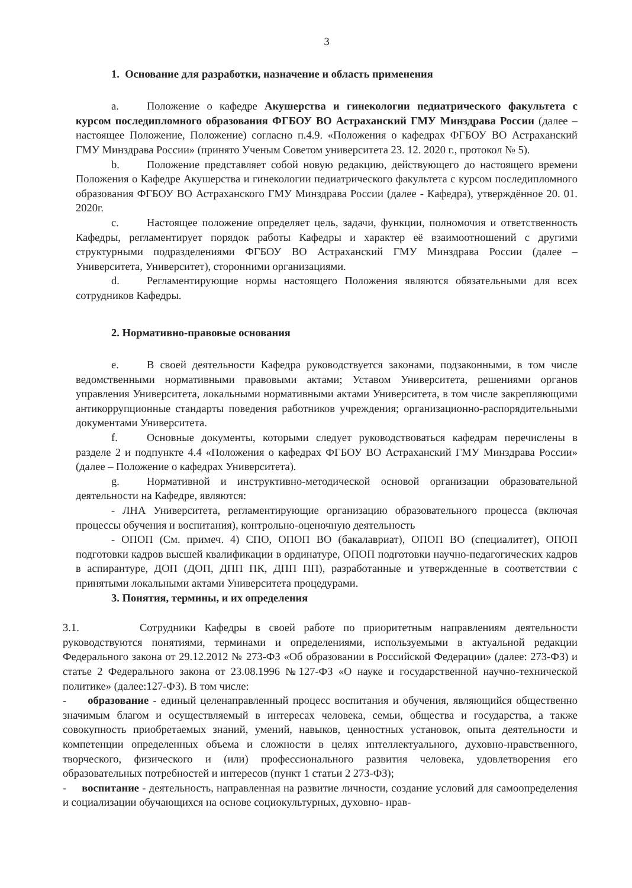3
1. Основание для разработки, назначение и область применения
a. Положение о кафедре Акушерства и гинекологии педиатрического факультета с курсом последипломного образования ФГБОУ ВО Астраханский ГМУ Минздрава России (далее – настоящее Положение, Положение) согласно п.4.9. «Положения о кафедрах ФГБОУ ВО Астраханский ГМУ Минздрава России» (принято Ученым Советом университета 23. 12. 2020 г., протокол № 5).
b. Положение представляет собой новую редакцию, действующего до настоящего времени Положения о Кафедре Акушерства и гинекологии педиатрического факультета с курсом последипломного образования ФГБОУ ВО Астраханского ГМУ Минздрава России (далее - Кафедра), утверждённое 20. 01. 2020г.
c. Настоящее положение определяет цель, задачи, функции, полномочия и ответственность Кафедры, регламентирует порядок работы Кафедры и характер её взаимоотношений с другими структурными подразделениями ФГБОУ ВО Астраханский ГМУ Минздрава России (далее – Университета, Университет), сторонними организациями.
d. Регламентирующие нормы настоящего Положения являются обязательными для всех сотрудников Кафедры.
2. Нормативно-правовые основания
e. В своей деятельности Кафедра руководствуется законами, подзаконными, в том числе ведомственными нормативными правовыми актами; Уставом Университета, решениями органов управления Университета, локальными нормативными актами Университета, в том числе закрепляющими антикоррупционные стандарты поведения работников учреждения; организационно-распорядительными документами Университета.
f. Основные документы, которыми следует руководствоваться кафедрам перечислены в разделе 2 и подпункте 4.4 «Положения о кафедрах ФГБОУ ВО Астраханский ГМУ Минздрава России» (далее – Положение о кафедрах Университета).
g. Нормативной и инструктивно-методической основой организации образовательной деятельности на Кафедре, являются:
- ЛНА Университета, регламентирующие организацию образовательного процесса (включая процессы обучения и воспитания), контрольно-оценочную деятельность
- ОПОП (См. примеч. 4) СПО, ОПОП ВО (бакалавриат), ОПОП ВО (специалитет), ОПОП подготовки кадров высшей квалификации в ординатуре, ОПОП подготовки научно-педагогических кадров в аспирантуре, ДОП (ДОП, ДПП ПК, ДПП ПП), разработанные и утвержденные в соответствии с принятыми локальными актами Университета процедурами.
3. Понятия, термины, и их определения
3.1. Сотрудники Кафедры в своей работе по приоритетным направлениям деятельности руководствуются понятиями, терминами и определениями, используемыми в актуальной редакции Федерального закона от 29.12.2012 № 273-ФЗ «Об образовании в Российской Федерации» (далее: 273-ФЗ) и статье 2 Федерального закона от 23.08.1996 №127-ФЗ «О науке и государственной научно-технической политике» (далее:127-ФЗ). В том числе:
- образование - единый целенаправленный процесс воспитания и обучения, являющийся общественно значимым благом и осуществляемый в интересах человека, семьи, общества и государства, а также совокупность приобретаемых знаний, умений, навыков, ценностных установок, опыта деятельности и компетенции определенных объема и сложности в целях интеллектуального, духовно-нравственного, творческого, физического и (или) профессионального развития человека, удовлетворения его образовательных потребностей и интересов (пункт 1 статьи 2 273-ФЗ);
- воспитание - деятельность, направленная на развитие личности, создание условий для самоопределения и социализации обучающихся на основе социокультурных, духовно- нрав-